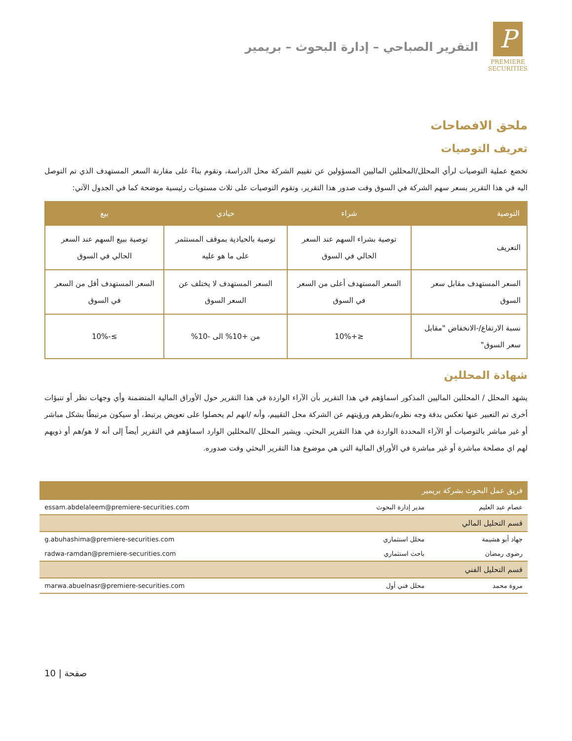P
PREMIERE
SECURITIES
التقرير الصباحي – إدارة البحوث – بريمير
ملحق الافصاحات
تعريف التوصيات
تخضع عملية التوصيات لرأي المحلل/المحللين الماليين المسؤولين عن تقييم الشركة محل الدراسة، وتقوم بناءً على مقارنة السعر المستهدف الذي تم التوصل اليه في هذا التقرير بسعر سهم الشركة في السوق وقت صدور هذا التقرير، وتقوم التوصيات على ثلاث مستويات رئيسية موضحة كما في الجدول الآتي:
| التوصية | شراء | حيادي | بيع |
| --- | --- | --- | --- |
| التعريف | توصية بشراء السهم عند السعر الحالي في السوق | توصية بالحيادية بموقف المستثمر على ما هو عليه | توصية ببيع السهم عند السعر الحالي في السوق |
| السعر المستهدف مقابل سعر السوق | السعر المستهدف أعلى من السعر في السوق | السعر المستهدف لا يختلف عن السعر السوق | السعر المستهدف أقل من السعر في السوق |
| نسبة الارتفاع/-الانخفاض "مقابل سعر السوق" | ≤+10% | من +10% الى -10% | ≥-10% |
شهادة المحللين
يشهد المحلل / المحللين الماليين المذكور اسماؤهم في هذا التقرير بأن الآراء الواردة في هذا التقرير حول الأوراق المالية المتضمنة وأي وجهات نظر أو تنبؤات أخرى تم التعبير عنها تعكس بدقة وجه نظره/نظرهم ورؤيتهم عن الشركة محل التقييم، وأنه /انهم لم يحصلوا على تعويض يرتبط، أو سيكون مرتبطًا بشكل مباشر أو غير مباشر بالتوصيات أو الآراء المحددة الواردة في هذا التقرير البحثي. ويشير المحلل /المحللين الوارد اسماؤهم في التقرير أيضاً إلى أنه لا هو/هم أو ذويهم لهم اي مصلحة مباشرة أو غير مباشرة في الأوراق المالية التي هي موضوع هذا التقرير البحثي وقت صدوره.
| فريق عمل البحوث بشركة بريمير | | |
| --- | --- | --- |
| عصام عبد العليم | مدير إدارة البحوث | essam.abdelaleem@premiere-securities.com |
| قسم التحليل المالي | | |
| جهاد أبو هشيمة | محلل استثماري | g.abuhashima@premiere-securities.com |
| رضوى رمضان | باحث استثماري | radwa-ramdan@premiere-securities.com |
| قسم التحليل الفني | | |
| مروة محمد | محلل فني أول | marwa.abuelnasr@premiere-securities.com |
10 | صفحة